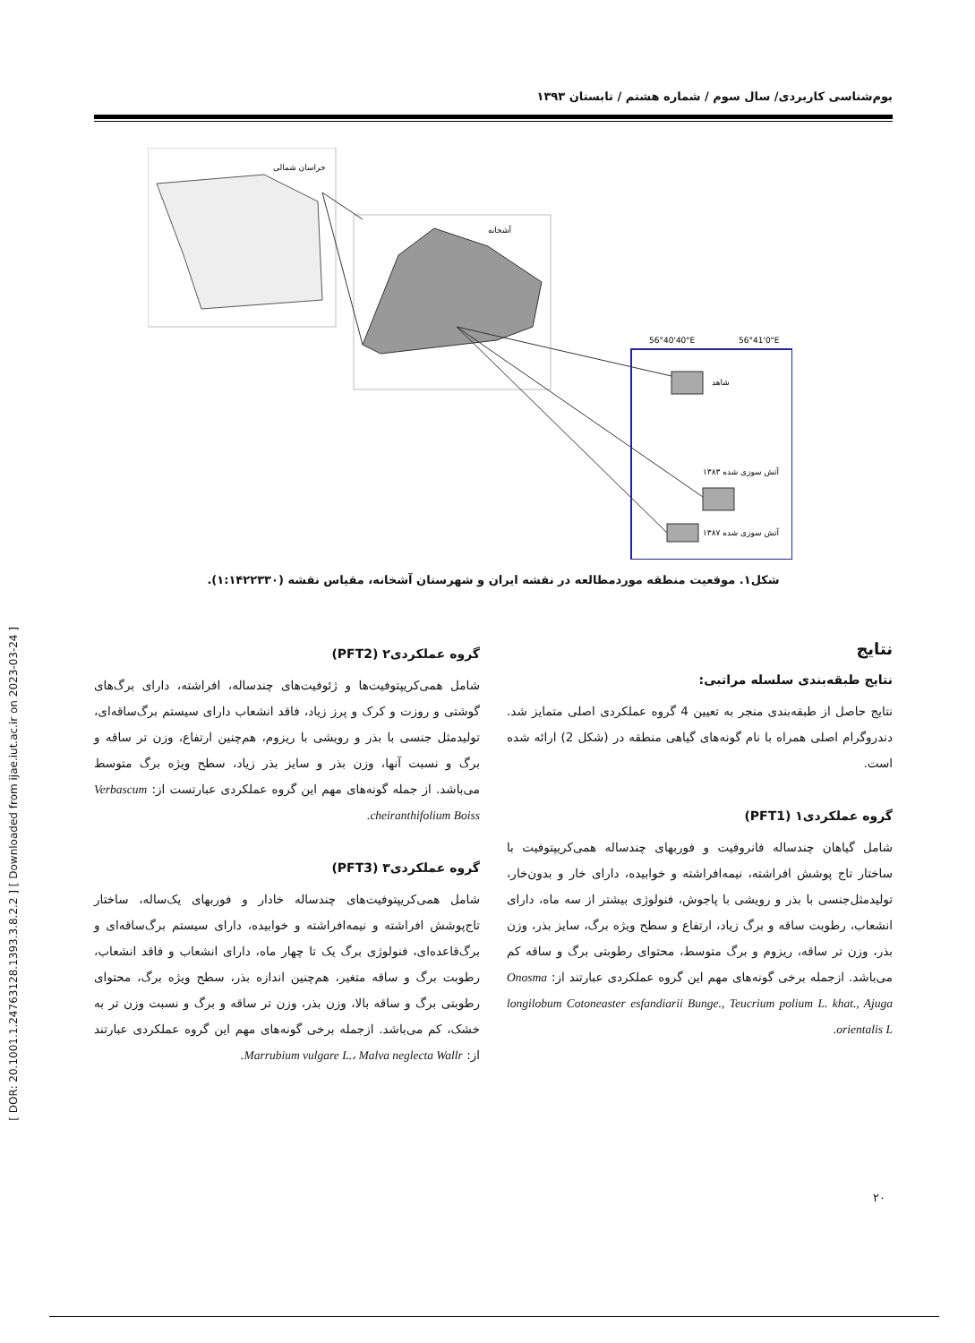بوم‌شناسی کاربردی/ سال سوم / شماره هشتم / تابستان ۱۳۹۳
خراسان شمالی
آشخانه
56°40'40"E
56°41'0"E
شاهد
آتش سوزی شده ۱۳۸۳
آتش سوزی شده ۱۳۸۷
شکل۱. موقعیت منطقه موردمطالعه در نقشه ایران و شهرستان آشخانه، مقیاس نقشه (۱:۱۴۲۲۳۳۰).
[ DOR: 20.1001.1.24763128.1393.3.8.2.2 ] [ Downloaded from ijae.iut.ac.ir on 2023-03-24 ]
نتایج
نتایج طبقه‌بندی سلسله مراتبی:
نتایج حاصل از طبقه‌بندی منجر به تعیین 4 گروه عملکردی اصلی متمایز شد. دندروگرام اصلی همراه با نام گونه‌های گیاهی منطقه در (شکل 2) ارائه شده است.
گروه عملکردی۱ (PFT1)
شامل گیاهان چندساله فانروفیت و فوربهای چندساله همی‌کریپتوفیت با ساختار تاج پوشش افراشته، نیمه‌افراشته و خوابیده، دارای خار و بدون‌خار، تولیدمثل‌جنسی با بذر و رویشی با پاجوش، فنولوژی بیشتر از سه ماه، دارای انشعاب، رطوبت ساقه و برگ زیاد، ارتفاع و سطح ویژه برگ، سایز بذر، وزن بذر، وزن تر ساقه، ریزوم و برگ متوسط، محتوای رطوبتی برگ و ساقه کم می‌باشد. ازجمله برخی گونه‌های مهم این گروه عملکردی عبارتند از: Onosma longilobum Cotoneaster esfandiarii Bunge., Teucrium polium L. khat., Ajuga orientalis L.
گروه عملکردی۲ (PFT2)
شامل همی‌کریپتوفیت‌ها و ژئوفیت‌های چندساله، افراشته، دارای برگ‌های گوشتی و روزت و کرک و پرز زیاد، فاقد انشعاب دارای سیستم برگ‌ساقه‌ای، تولیدمثل جنسی با بذر و رویشی با ریزوم، هم‌چنین ارتفاع، وزن تر ساقه و برگ و نسبت آنها، وزن بذر و سایز بذر زیاد، سطح ویژه برگ متوسط می‌باشد. از جمله گونه‌های مهم این گروه عملکردی عبارتست از: Verbascum cheiranthifolium Boiss.
گروه عملکردی۳ (PFT3)
شامل همی‌کریپتوفیت‌های چندساله خادار و فوربهای یک‌ساله، ساختار تاج‌پوشش افراشته و نیمه‌افراشته و خوابیده، دارای سیستم برگ‌ساقه‌ای و برگ‌قاعده‌ای، فنولوژی برگ یک تا چهار ماه، دارای انشعاب و فاقد انشعاب، رطوبت برگ و ساقه متغیر، هم‌چنین اندازه بذر، سطح ویژه برگ، محتوای رطوبتی برگ و ساقه بالا، وزن بذر، وزن تر ساقه و برگ و نسبت وزن تر به خشک، کم می‌باشد. ازجمله برخی گونه‌های مهم این گروه عملکردی عبارتند از: Marrubium vulgare L.، Malva neglecta Wallr.
۲۰